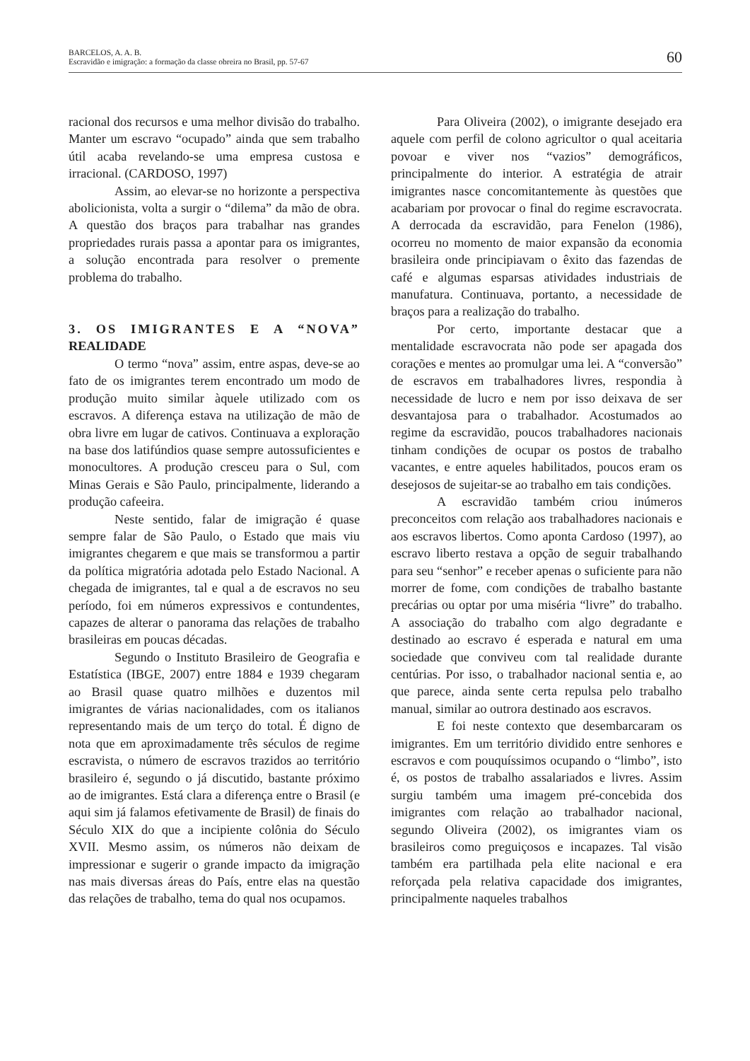BARCELOS, A. A. B.
Escravidão e imigração: a formação da classe obreira no Brasil, pp. 57-67
60
racional dos recursos e uma melhor divisão do trabalho. Manter um escravo “ocupado” ainda que sem trabalho útil acaba revelando-se uma empresa custosa e irracional. (CARDOSO, 1997)
Assim, ao elevar-se no horizonte a perspectiva abolicionista, volta a surgir o “dilema” da mão de obra. A questão dos braços para trabalhar nas grandes propriedades rurais passa a apontar para os imigrantes, a solução encontrada para resolver o premente problema do trabalho.
3. OS IMIGRANTES E A “NOVA” REALIDADE
O termo “nova” assim, entre aspas, deve-se ao fato de os imigrantes terem encontrado um modo de produção muito similar àquele utilizado com os escravos. A diferença estava na utilização de mão de obra livre em lugar de cativos. Continuava a exploração na base dos latifúndios quase sempre autossuficientes e monocultores. A produção cresceu para o Sul, com Minas Gerais e São Paulo, principalmente, liderando a produção cafeeira.
Neste sentido, falar de imigração é quase sempre falar de São Paulo, o Estado que mais viu imigrantes chegarem e que mais se transformou a partir da política migratória adotada pelo Estado Nacional. A chegada de imigrantes, tal e qual a de escravos no seu período, foi em números expressivos e contundentes, capazes de alterar o panorama das relações de trabalho brasileiras em poucas décadas.
Segundo o Instituto Brasileiro de Geografia e Estatística (IBGE, 2007) entre 1884 e 1939 chegaram ao Brasil quase quatro milhões e duzentos mil imigrantes de várias nacionalidades, com os italianos representando mais de um terço do total. É digno de nota que em aproximadamente três séculos de regime escravista, o número de escravos trazidos ao território brasileiro é, segundo o já discutido, bastante próximo ao de imigrantes. Está clara a diferença entre o Brasil (e aqui sim já falamos efetivamente de Brasil) de finais do Século XIX do que a incipiente colônia do Século XVII. Mesmo assim, os números não deixam de impressionar e sugerir o grande impacto da imigração nas mais diversas áreas do País, entre elas na questão das relações de trabalho, tema do qual nos ocupamos.
Para Oliveira (2002), o imigrante desejado era aquele com perfil de colono agricultor o qual aceitaria povoar e viver nos “vazios” demográficos, principalmente do interior. A estratégia de atrair imigrantes nasce concomitantemente às questões que acabariam por provocar o final do regime escravocrata. A derrocada da escravidão, para Fenelon (1986), ocorreu no momento de maior expansão da economia brasileira onde principiavam o êxito das fazendas de café e algumas esparsas atividades industriais de manufatura. Continuava, portanto, a necessidade de braços para a realização do trabalho.
Por certo, importante destacar que a mentalidade escravocrata não pode ser apagada dos corações e mentes ao promulgar uma lei. A “conversão” de escravos em trabalhadores livres, respondia à necessidade de lucro e nem por isso deixava de ser desvantajosa para o trabalhador. Acostumados ao regime da escravidão, poucos trabalhadores nacionais tinham condições de ocupar os postos de trabalho vacantes, e entre aqueles habilitados, poucos eram os desejosos de sujeitar-se ao trabalho em tais condições.
A escravidão também criou inúmeros preconceitos com relação aos trabalhadores nacionais e aos escravos libertos. Como aponta Cardoso (1997), ao escravo liberto restava a opção de seguir trabalhando para seu “senhor” e receber apenas o suficiente para não morrer de fome, com condições de trabalho bastante precárias ou optar por uma miséria “livre” do trabalho. A associação do trabalho com algo degradante e destinado ao escravo é esperada e natural em uma sociedade que conviveu com tal realidade durante centúrias. Por isso, o trabalhador nacional sentia e, ao que parece, ainda sente certa repulsa pelo trabalho manual, similar ao outrora destinado aos escravos.
E foi neste contexto que desembarcaram os imigrantes. Em um território dividido entre senhores e escravos e com pouquíssimos ocupando o “limbo”, isto é, os postos de trabalho assalariados e livres. Assim surgiu também uma imagem pré-concebida dos imigrantes com relação ao trabalhador nacional, segundo Oliveira (2002), os imigrantes viam os brasileiros como preguiçosos e incapazes. Tal visão também era partilhada pela elite nacional e era reforçada pela relativa capacidade dos imigrantes, principalmente naqueles trabalhos